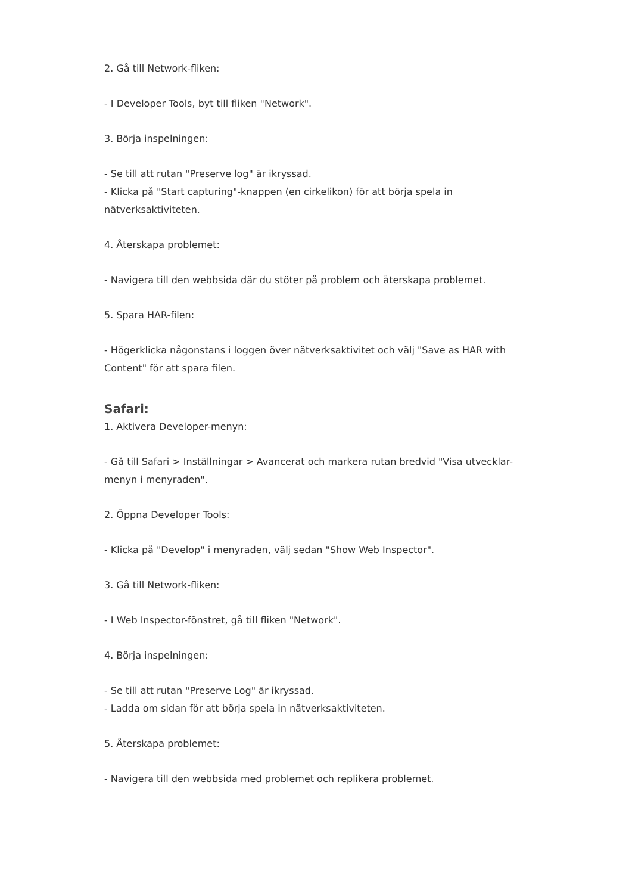2. Gå till Network-fliken:
- I Developer Tools, byt till fliken "Network".
3. Börja inspelningen:
- Se till att rutan "Preserve log" är ikryssad.
- Klicka på "Start capturing"-knappen (en cirkelikon) för att börja spela in nätverksaktiviteten.
4. Återskapa problemet:
- Navigera till den webbsida där du stöter på problem och återskapa problemet.
5. Spara HAR-filen:
- Högerklicka någonstans i loggen över nätverksaktivitet och välj "Save as HAR with Content" för att spara filen.
Safari:
1. Aktivera Developer-menyn:
- Gå till Safari > Inställningar > Avancerat och markera rutan bredvid "Visa utvecklar-menyn i menyraden".
2. Öppna Developer Tools:
- Klicka på "Develop" i menyraden, välj sedan "Show Web Inspector".
3. Gå till Network-fliken:
- I Web Inspector-fönstret, gå till fliken "Network".
4. Börja inspelningen:
- Se till att rutan "Preserve Log" är ikryssad.
- Ladda om sidan för att börja spela in nätverksaktiviteten.
5. Återskapa problemet:
- Navigera till den webbsida med problemet och replikera problemet.